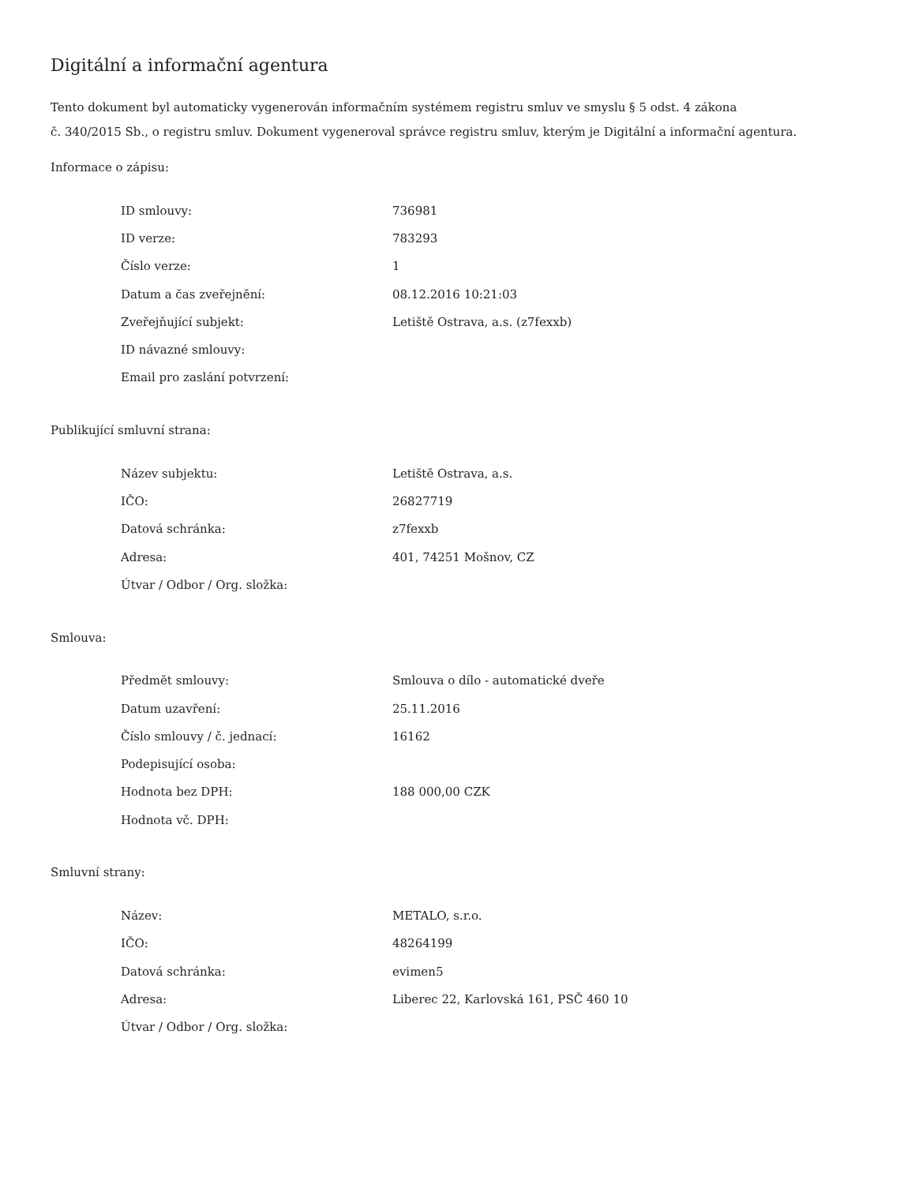Digitální a informační agentura
Tento dokument byl automaticky vygenerován informačním systémem registru smluv ve smyslu § 5 odst. 4 zákona
č. 340/2015 Sb., o registru smluv. Dokument vygeneroval správce registru smluv, kterým je Digitální a informační agentura.
Informace o zápisu:
| ID smlouvy: | 736981 |
| ID verze: | 783293 |
| Číslo verze: | 1 |
| Datum a čas zveřejnění: | 08.12.2016 10:21:03 |
| Zveřejňující subjekt: | Letiště Ostrava, a.s. (z7fexxb) |
| ID návazné smlouvy: | |
| Email pro zaslání potvrzení: | |
Publikující smluvní strana:
| Název subjektu: | Letiště Ostrava, a.s. |
| IČO: | 26827719 |
| Datová schránka: | z7fexxb |
| Adresa: | 401, 74251 Mošnov, CZ |
| Útvar / Odbor / Org. složka: | |
Smlouva:
| Předmět smlouvy: | Smlouva o dílo - automatické dveře |
| Datum uzavření: | 25.11.2016 |
| Číslo smlouvy / č. jednací: | 16162 |
| Podepisující osoba: | |
| Hodnota bez DPH: | 188 000,00 CZK |
| Hodnota vč. DPH: | |
Smluvní strany:
| Název: | METALO, s.r.o. |
| IČO: | 48264199 |
| Datová schránka: | evimen5 |
| Adresa: | Liberec 22, Karlovská 161, PSČ 460 10 |
| Útvar / Odbor / Org. složka: | |